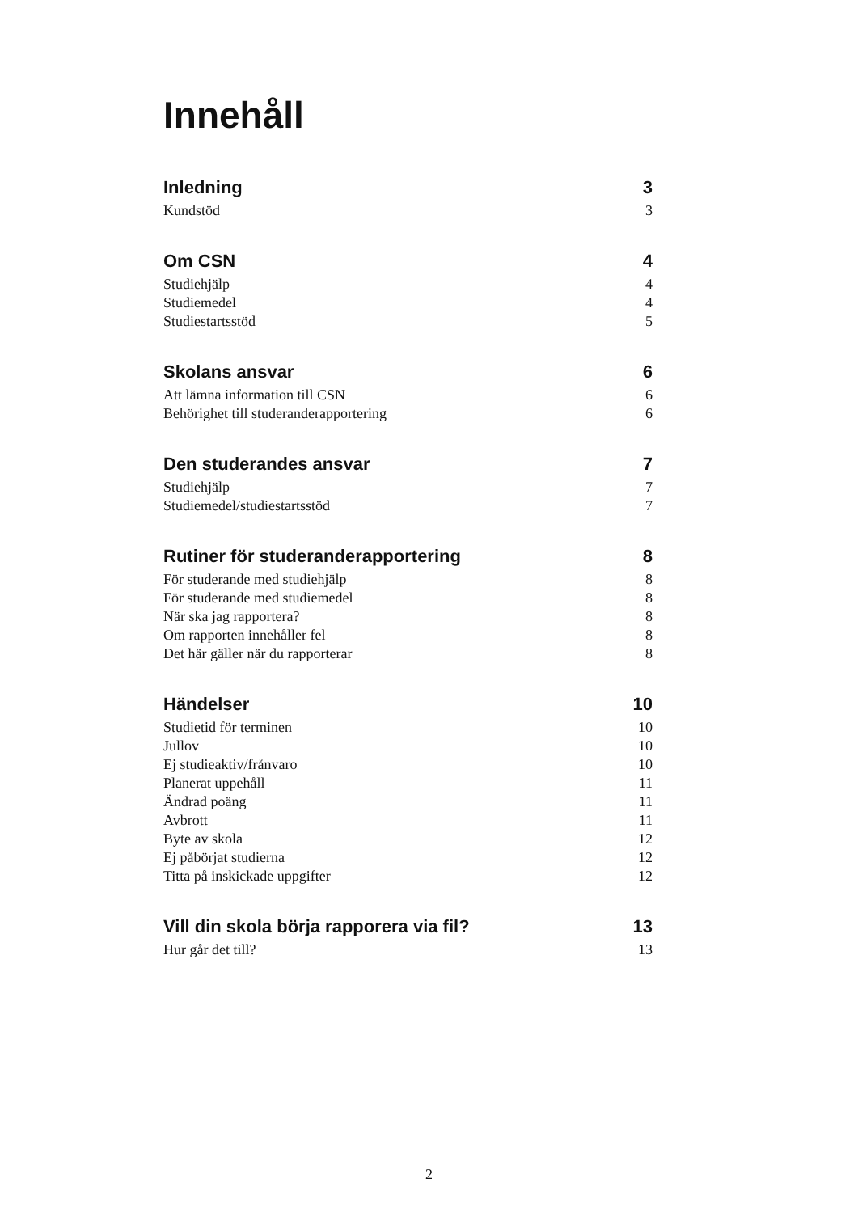Innehåll
Inledning 3
Kundstöd 3
Om CSN 4
Studiehjälp 4
Studiemedel 4
Studiestartsstöd 5
Skolans ansvar 6
Att lämna information till CSN 6
Behörighet till studeranderapportering 6
Den studerandes ansvar 7
Studiehjälp 7
Studiemedel/studiestartsstöd 7
Rutiner för studeranderapportering 8
För studerande med studiehjälp 8
För studerande med studiemedel 8
När ska jag rapportera? 8
Om rapporten innehåller fel 8
Det här gäller när du rapporterar 8
Händelser 10
Studietid för terminen 10
Jullov 10
Ej studieaktiv/frånvaro 10
Planerat uppehåll 11
Ändrad poäng 11
Avbrott 11
Byte av skola 12
Ej påbörjat studierna 12
Titta på inskickade uppgifter 12
Vill din skola börja rapporera via fil? 13
Hur går det till? 13
2